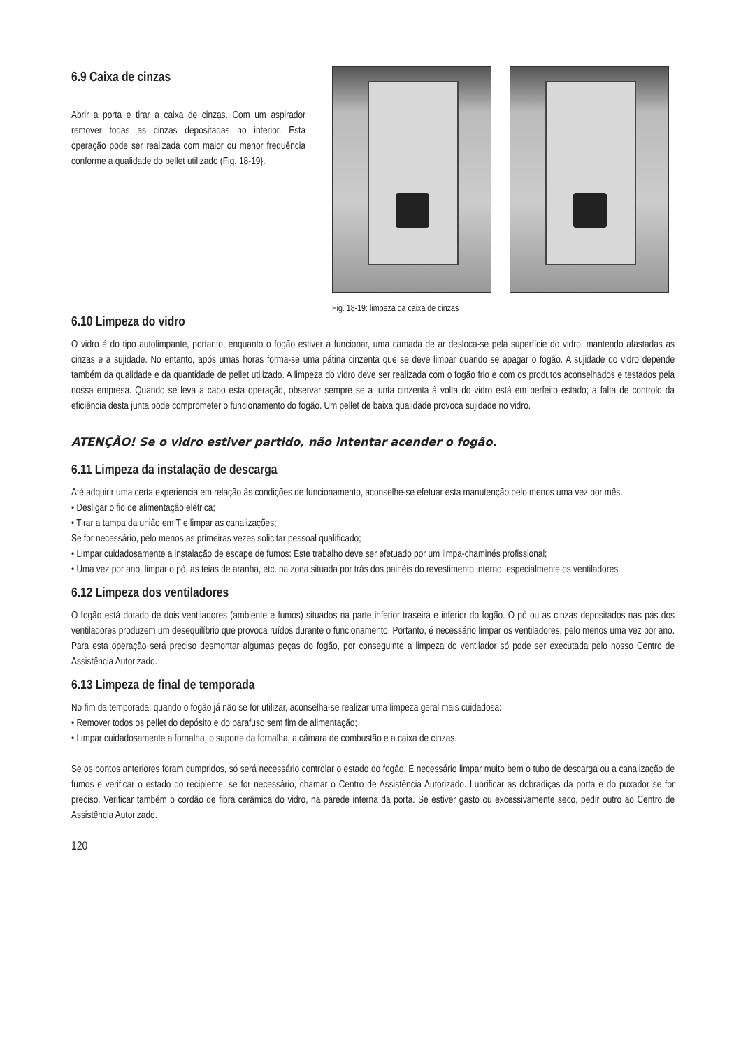6.9 Caixa de cinzas
Abrir a porta e tirar a caixa de cinzas. Com um aspirador remover todas as cinzas depositadas no interior. Esta operação pode ser realizada com maior ou menor frequência conforme a qualidade do pellet utilizado (Fig. 18-19}.
Fig. 18-19: limpeza da caixa de cinzas
6.10 Limpeza do vidro
O vidro é do tipo autolimpante, portanto, enquanto o fogão estiver a funcionar, uma camada de ar desloca-se pela superfície do vidro, mantendo afastadas as cinzas e a sujidade. No entanto, após umas horas forma-se uma pátina cinzenta que se deve limpar quando se apagar o fogão. A sujidade do vidro depende também da qualidade e da quantidade de pellet utilizado. A limpeza do vidro deve ser realizada com o fogão frio e com os produtos aconselhados e testados pela nossa empresa. Quando se leva a cabo esta operação, observar sempre se a junta cinzenta à volta do vidro está em perfeito estado; a falta de controlo da eficiência desta junta pode comprometer o funcionamento do fogão. Um pellet de baixa qualidade provoca sujidade no vidro.
ATENÇÃO! Se o vidro estiver partido, não intentar acender o fogão.
6.11 Limpeza da instalação de descarga
Até adquirir uma certa experiencia em relação às condições de funcionamento, aconselhe-se efetuar esta manutenção pelo menos uma vez por mês.
• Desligar o fio de alimentação elétrica;
• Tirar a tampa da união em T e limpar as canalizações;
Se for necessário, pelo menos as primeiras vezes solicitar pessoal qualificado;
• Limpar cuidadosamente a instalação de escape de fumos: Este trabalho deve ser efetuado por um limpa-chaminés profissional;
• Uma vez por ano, limpar o pó, as teias de aranha, etc. na zona situada por trás dos painéis do revestimento interno, especialmente os ventiladores.
6.12 Limpeza dos ventiladores
O fogão está dotado de dois ventiladores (ambiente e fumos) situados na parte inferior traseira e inferior do fogão. O pó ou as cinzas depositados nas pás dos ventiladores produzem um desequilíbrio que provoca ruídos durante o funcionamento. Portanto, é necessário limpar os ventiladores, pelo menos uma vez por ano. Para esta operação será preciso desmontar algumas peças do fogão, por conseguinte a limpeza do ventilador só pode ser executada pelo nosso Centro de Assistência Autorizado.
6.13 Limpeza de final de temporada
No fim da temporada, quando o fogão já não se for utilizar, aconselha-se realizar uma limpeza geral mais cuidadosa:
• Remover todos os pellet do depósito e do parafuso sem fim de alimentação;
• Limpar cuidadosamente a fornalha, o suporte da fornalha, a câmara de combustão e a caixa de cinzas.
Se os pontos anteriores foram cumpridos, só será necessário controlar o estado do fogão. É necessário limpar muito bem o tubo de descarga ou a canalização de fumos e verificar o estado do recipiente; se for necessário, chamar o Centro de Assistência Autorizado. Lubrificar as dobradiças da porta e do puxador se for preciso. Verificar também o cordão de fibra cerâmica do vidro, na parede interna da porta. Se estiver gasto ou excessivamente seco, pedir outro ao Centro de Assistência Autorizado.
120